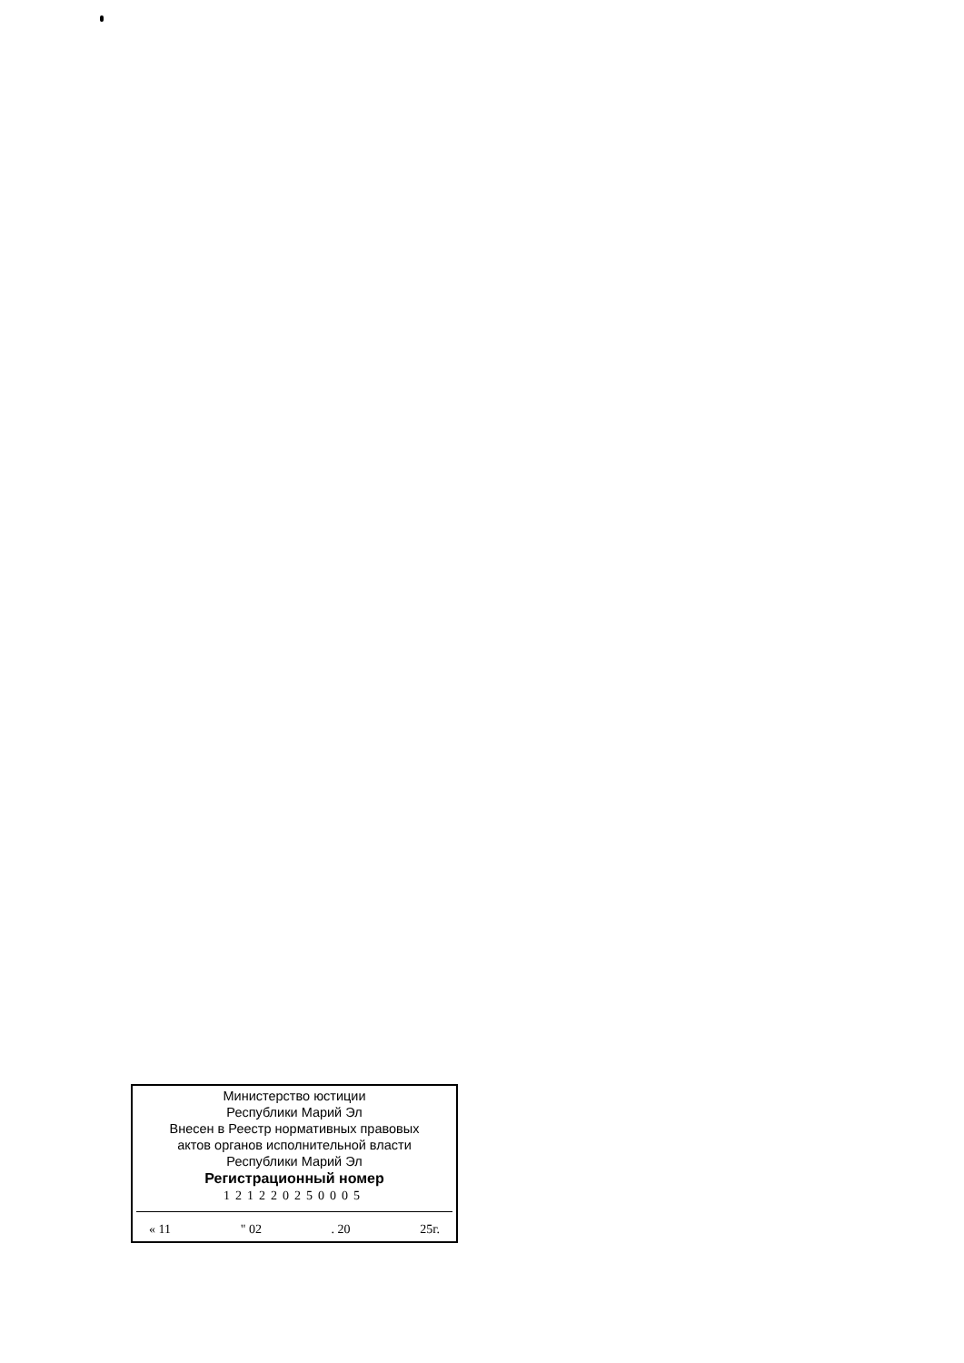Министерство юстиции
Республики Марий Эл
Внесен в Реестр нормативных правовых
актов органов исполнительной власти
Республики Марий Эл
Регистрационный номер
121220250005
« 11 " 02 . 20 25г.